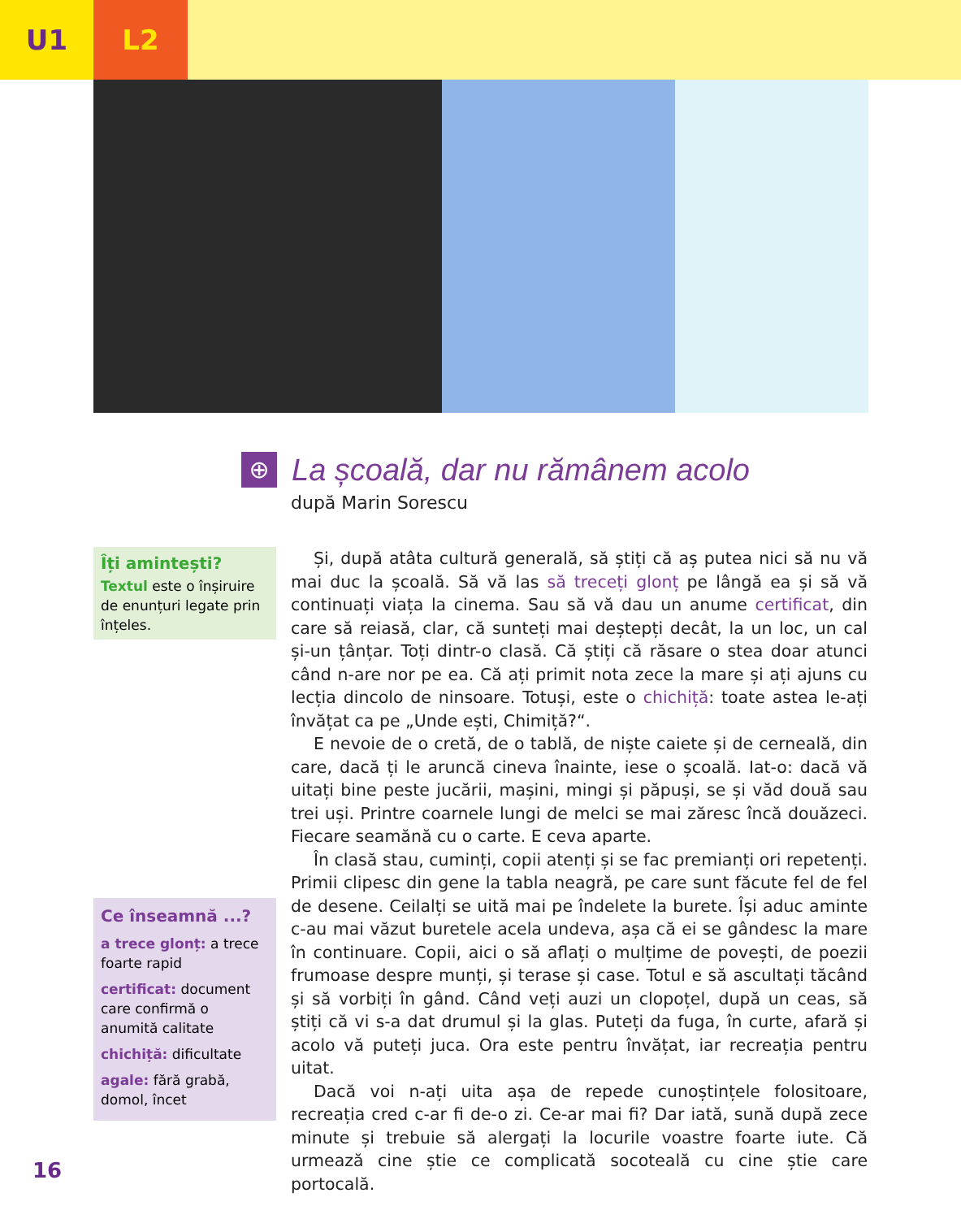U1 L2
⊕
La școală, dar nu rămânem acolo
după Marin Sorescu
Îți amintești?
Textul este o înșiruire de enunțuri legate prin înțeles.
Ce înseamnă ...?
a trece glonț: a trece foarte rapid
certificat: document care confirmă o anumită calitate
chichiță: dificultate
agale: fără grabă, domol, încet
Și, după atâta cultură generală, să știți că aș putea nici să nu vă mai duc la școală. Să vă las să treceți glonț pe lângă ea și să vă continuați viața la cinema. Sau să vă dau un anume certificat, din care să reiasă, clar, că sunteți mai deștepți decât, la un loc, un cal și-un țânțar. Toți dintr-o clasă. Că știți că răsare o stea doar atunci când n-are nor pe ea. Că ați primit nota zece la mare și ați ajuns cu lecția dincolo de ninsoare. Totuși, este o chichiță: toate astea le-ați învățat ca pe „Unde ești, Chimiță?“.
E nevoie de o cretă, de o tablă, de niște caiete și de cerneală, din care, dacă ți le aruncă cineva înainte, iese o școală. Iat-o: dacă vă uitați bine peste jucării, mașini, mingi și păpuși, se și văd două sau trei uși. Printre coarnele lungi de melci se mai zăresc încă douăzeci. Fiecare seamănă cu o carte. E ceva aparte.
În clasă stau, cuminți, copii atenți și se fac premianți ori repetenți. Primii clipesc din gene la tabla neagră, pe care sunt făcute fel de fel de desene. Ceilalți se uită mai pe îndelete la burete. Își aduc aminte c-au mai văzut buretele acela undeva, așa că ei se gândesc la mare în continuare. Copii, aici o să aflați o mulțime de povești, de poezii frumoase despre munți, și terase și case. Totul e să ascultați tăcând și să vorbiți în gând. Când veți auzi un clopoțel, după un ceas, să știți că vi s-a dat drumul și la glas. Puteți da fuga, în curte, afară și acolo vă puteți juca. Ora este pentru învățat, iar recreația pentru uitat.
Dacă voi n-ați uita așa de repede cunoștințele folositoare, recreația cred c-ar fi de-o zi. Ce-ar mai fi? Dar iată, sună după zece minute și trebuie să alergați la locurile voastre foarte iute. Că urmează cine știe ce complicată socoteală cu cine știe care portocală.
16